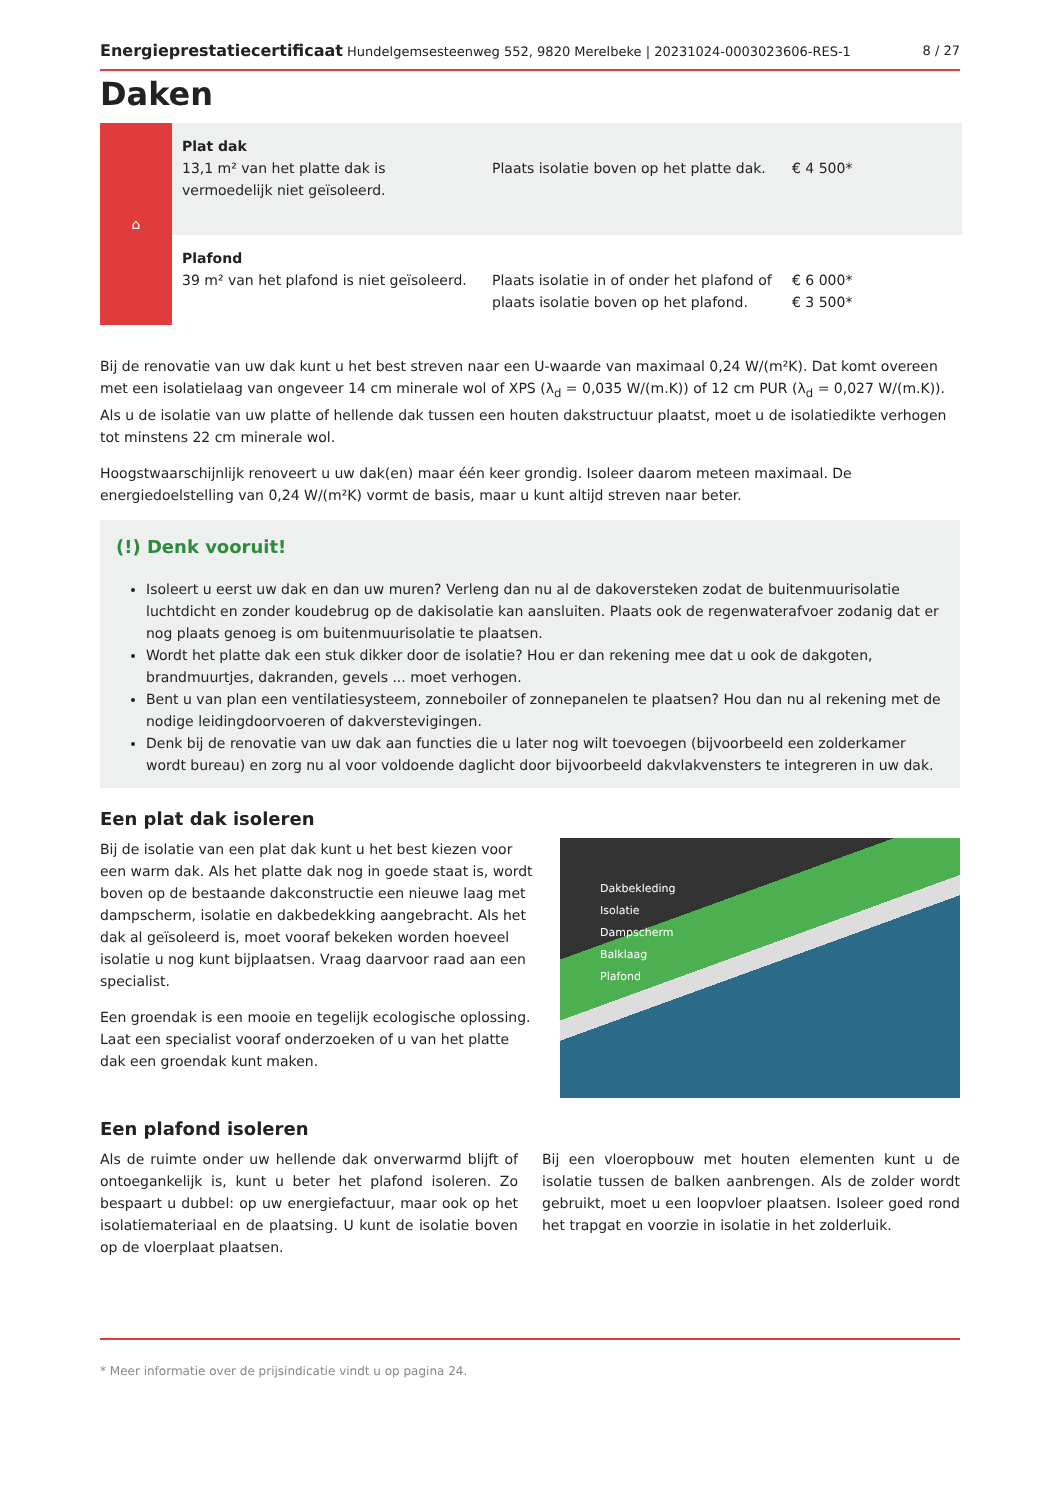Energieprestatiecertificaat Hundelgemsesteenweg 552, 9820 Merelbeke | 20231024-0003023606-RES-1 8 / 27
Daken
| ⌂ | Plat dak 13,1 m² van het platte dak is vermoedelijk niet geïsoleerd. | Plaats isolatie boven op het platte dak. | € 4 500* |
| | Plafond 39 m² van het plafond is niet geïsoleerd. | Plaats isolatie in of onder het plafond of plaats isolatie boven op het plafond. | € 6 000* € 3 500* |
Bij de renovatie van uw dak kunt u het best streven naar een U-waarde van maximaal 0,24 W/(m²K). Dat komt overeen met een isolatielaag van ongeveer 14 cm minerale wol of XPS (λ<sub>d</sub> = 0,035 W/(m.K)) of 12 cm PUR (λ<sub>d</sub> = 0,027 W/(m.K)). Als u de isolatie van uw platte of hellende dak tussen een houten dakstructuur plaatst, moet u de isolatiedikte verhogen tot minstens 22 cm minerale wol.
Hoogstwaarschijnlijk renoveert u uw dak(en) maar één keer grondig. Isoleer daarom meteen maximaal. De energiedoelstelling van 0,24 W/(m²K) vormt de basis, maar u kunt altijd streven naar beter.
(!) Denk vooruit!
Isoleert u eerst uw dak en dan uw muren? Verleng dan nu al de dakoversteken zodat de buitenmuurisolatie luchtdicht en zonder koudebrug op de dakisolatie kan aansluiten. Plaats ook de regenwaterafvoer zodanig dat er nog plaats genoeg is om buitenmuurisolatie te plaatsen.
Wordt het platte dak een stuk dikker door de isolatie? Hou er dan rekening mee dat u ook de dakgoten, brandmuurtjes, dakranden, gevels ... moet verhogen.
Bent u van plan een ventilatiesysteem, zonneboiler of zonnepanelen te plaatsen? Hou dan nu al rekening met de nodige leidingdoorvoeren of dakverstevigingen.
Denk bij de renovatie van uw dak aan functies die u later nog wilt toevoegen (bijvoorbeeld een zolderkamer wordt bureau) en zorg nu al voor voldoende daglicht door bijvoorbeeld dakvlakvensters te integreren in uw dak.
Een plat dak isoleren
Bij de isolatie van een plat dak kunt u het best kiezen voor een warm dak. Als het platte dak nog in goede staat is, wordt boven op de bestaande dakconstructie een nieuwe laag met dampscherm, isolatie en dakbedekking aangebracht. Als het dak al geïsoleerd is, moet vooraf bekeken worden hoeveel isolatie u nog kunt bijplaatsen. Vraag daarvoor raad aan een specialist.
Een groendak is een mooie en tegelijk ecologische oplossing. Laat een specialist vooraf onderzoeken of u van het platte dak een groendak kunt maken.
Dakbekleding
Isolatie
Dampscherm
Balklaag
Plafond
Een plafond isoleren
Als de ruimte onder uw hellende dak onverwarmd blijft of ontoegankelijk is, kunt u beter het plafond isoleren. Zo bespaart u dubbel: op uw energiefactuur, maar ook op het isolatiemateriaal en de plaatsing. U kunt de isolatie boven op de vloerplaat plaatsen.
Bij een vloeropbouw met houten elementen kunt u de isolatie tussen de balken aanbrengen. Als de zolder wordt gebruikt, moet u een loopvloer plaatsen. Isoleer goed rond het trapgat en voorzie in isolatie in het zolderluik.
* Meer informatie over de prijsindicatie vindt u op pagina 24.